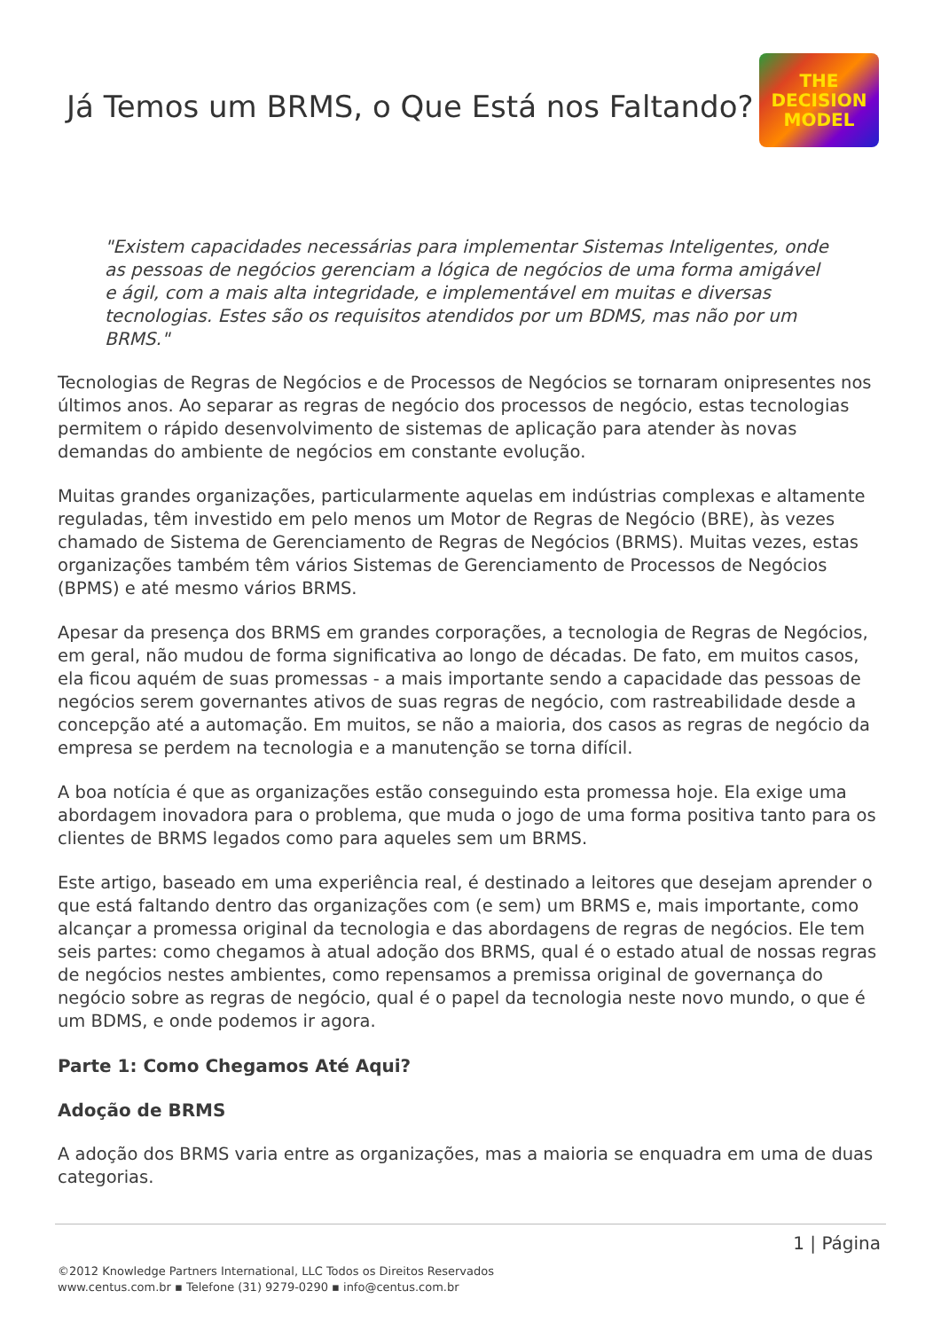Já Temos um BRMS, o Que Está nos Faltando?
THE
DECISION
MODEL
"Existem capacidades necessárias para implementar Sistemas Inteligentes, onde as pessoas de negócios gerenciam a lógica de negócios de uma forma amigável e ágil, com a mais alta integridade, e implementável em muitas e diversas tecnologias. Estes são os requisitos atendidos por um BDMS, mas não por um BRMS."
Tecnologias de Regras de Negócios e de Processos de Negócios se tornaram onipresentes nos últimos anos. Ao separar as regras de negócio dos processos de negócio, estas tecnologias permitem o rápido desenvolvimento de sistemas de aplicação para atender às novas demandas do ambiente de negócios em constante evolução.
Muitas grandes organizações, particularmente aquelas em indústrias complexas e altamente reguladas, têm investido em pelo menos um Motor de Regras de Negócio (BRE), às vezes chamado de Sistema de Gerenciamento de Regras de Negócios (BRMS). Muitas vezes, estas organizações também têm vários Sistemas de Gerenciamento de Processos de Negócios (BPMS) e até mesmo vários BRMS.
Apesar da presença dos BRMS em grandes corporações, a tecnologia de Regras de Negócios, em geral, não mudou de forma significativa ao longo de décadas. De fato, em muitos casos, ela ficou aquém de suas promessas - a mais importante sendo a capacidade das pessoas de negócios serem governantes ativos de suas regras de negócio, com rastreabilidade desde a concepção até a automação. Em muitos, se não a maioria, dos casos as regras de negócio da empresa se perdem na tecnologia e a manutenção se torna difícil.
A boa notícia é que as organizações estão conseguindo esta promessa hoje. Ela exige uma abordagem inovadora para o problema, que muda o jogo de uma forma positiva tanto para os clientes de BRMS legados como para aqueles sem um BRMS.
Este artigo, baseado em uma experiência real, é destinado a leitores que desejam aprender o que está faltando dentro das organizações com (e sem) um BRMS e, mais importante, como alcançar a promessa original da tecnologia e das abordagens de regras de negócios. Ele tem seis partes: como chegamos à atual adoção dos BRMS, qual é o estado atual de nossas regras de negócios nestes ambientes, como repensamos a premissa original de governança do negócio sobre as regras de negócio, qual é o papel da tecnologia neste novo mundo, o que é um BDMS, e onde podemos ir agora.
Parte 1: Como Chegamos Até Aqui?
Adoção de BRMS
A adoção dos BRMS varia entre as organizações, mas a maioria se enquadra em uma de duas categorias.
1 | Página
©2012 Knowledge Partners International, LLC Todos os Direitos Reservados
www.centus.com.br ▪ Telefone (31) 9279-0290 ▪ info@centus.com.br